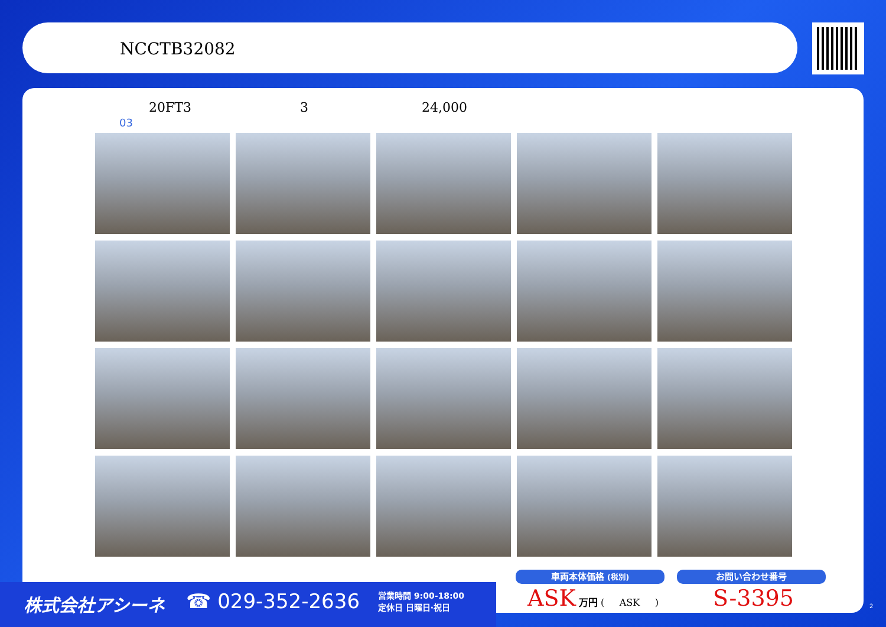NCCTB32082
20FT3 3 24,000
03
株式会社アシーネ ☎ 029-352-2636 営業時間 9:00-18:00
定休日 日曜日·祝日
車両本体価格 (税別) お問い合わせ番号
ASK 万円 ( ASK ) S-3395 2